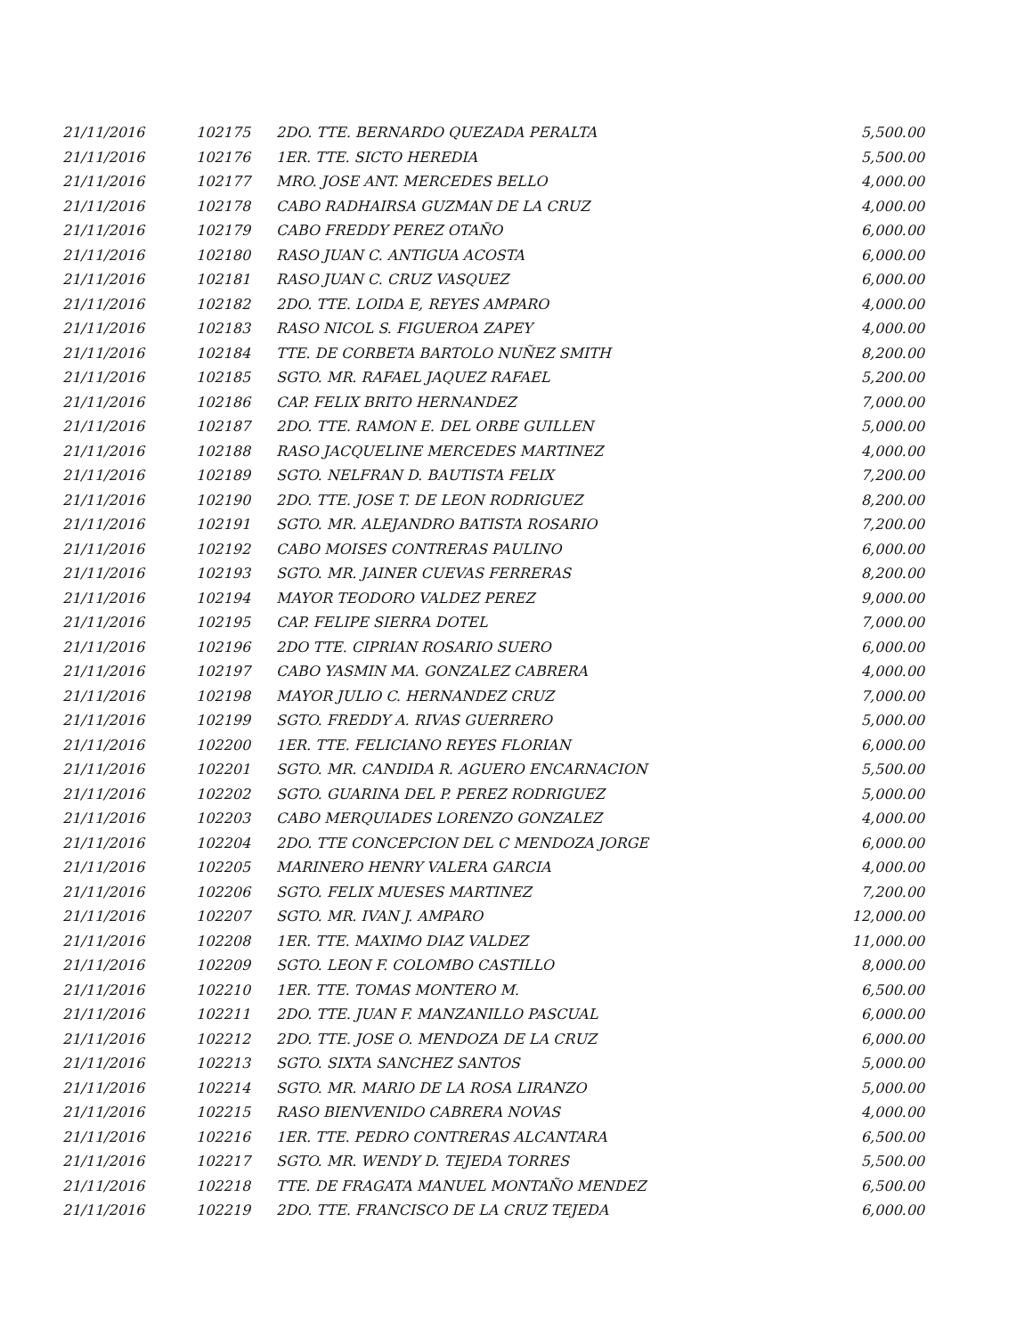| 21/11/2016 | 102175 | 2DO. TTE. BERNARDO QUEZADA PERALTA | 5,500.00 |
| 21/11/2016 | 102176 | 1ER. TTE. SICTO HEREDIA | 5,500.00 |
| 21/11/2016 | 102177 | MRO. JOSE ANT. MERCEDES BELLO | 4,000.00 |
| 21/11/2016 | 102178 | CABO RADHAIRSA GUZMAN DE LA CRUZ | 4,000.00 |
| 21/11/2016 | 102179 | CABO FREDDY PEREZ OTAÑO | 6,000.00 |
| 21/11/2016 | 102180 | RASO JUAN C. ANTIGUA ACOSTA | 6,000.00 |
| 21/11/2016 | 102181 | RASO JUAN C. CRUZ VASQUEZ | 6,000.00 |
| 21/11/2016 | 102182 | 2DO. TTE. LOIDA E, REYES AMPARO | 4,000.00 |
| 21/11/2016 | 102183 | RASO NICOL S. FIGUEROA ZAPEY | 4,000.00 |
| 21/11/2016 | 102184 | TTE. DE CORBETA BARTOLO NUÑEZ SMITH | 8,200.00 |
| 21/11/2016 | 102185 | SGTO. MR. RAFAEL JAQUEZ RAFAEL | 5,200.00 |
| 21/11/2016 | 102186 | CAP. FELIX BRITO HERNANDEZ | 7,000.00 |
| 21/11/2016 | 102187 | 2DO. TTE. RAMON E. DEL ORBE GUILLEN | 5,000.00 |
| 21/11/2016 | 102188 | RASO JACQUELINE MERCEDES MARTINEZ | 4,000.00 |
| 21/11/2016 | 102189 | SGTO. NELFRAN D. BAUTISTA FELIX | 7,200.00 |
| 21/11/2016 | 102190 | 2DO. TTE. JOSE T. DE LEON RODRIGUEZ | 8,200.00 |
| 21/11/2016 | 102191 | SGTO. MR. ALEJANDRO BATISTA ROSARIO | 7,200.00 |
| 21/11/2016 | 102192 | CABO MOISES CONTRERAS PAULINO | 6,000.00 |
| 21/11/2016 | 102193 | SGTO. MR. JAINER CUEVAS FERRERAS | 8,200.00 |
| 21/11/2016 | 102194 | MAYOR TEODORO VALDEZ PEREZ | 9,000.00 |
| 21/11/2016 | 102195 | CAP. FELIPE SIERRA DOTEL | 7,000.00 |
| 21/11/2016 | 102196 | 2DO TTE. CIPRIAN ROSARIO SUERO | 6,000.00 |
| 21/11/2016 | 102197 | CABO YASMIN MA. GONZALEZ CABRERA | 4,000.00 |
| 21/11/2016 | 102198 | MAYOR JULIO C. HERNANDEZ CRUZ | 7,000.00 |
| 21/11/2016 | 102199 | SGTO. FREDDY A. RIVAS GUERRERO | 5,000.00 |
| 21/11/2016 | 102200 | 1ER. TTE. FELICIANO REYES FLORIAN | 6,000.00 |
| 21/11/2016 | 102201 | SGTO. MR. CANDIDA R. AGUERO ENCARNACION | 5,500.00 |
| 21/11/2016 | 102202 | SGTO. GUARINA DEL P. PEREZ RODRIGUEZ | 5,000.00 |
| 21/11/2016 | 102203 | CABO MERQUIADES LORENZO GONZALEZ | 4,000.00 |
| 21/11/2016 | 102204 | 2DO. TTE CONCEPCION DEL C MENDOZA JORGE | 6,000.00 |
| 21/11/2016 | 102205 | MARINERO HENRY VALERA GARCIA | 4,000.00 |
| 21/11/2016 | 102206 | SGTO. FELIX MUESES MARTINEZ | 7,200.00 |
| 21/11/2016 | 102207 | SGTO. MR. IVAN J. AMPARO | 12,000.00 |
| 21/11/2016 | 102208 | 1ER. TTE. MAXIMO DIAZ VALDEZ | 11,000.00 |
| 21/11/2016 | 102209 | SGTO. LEON F. COLOMBO CASTILLO | 8,000.00 |
| 21/11/2016 | 102210 | 1ER. TTE. TOMAS MONTERO M. | 6,500.00 |
| 21/11/2016 | 102211 | 2DO. TTE. JUAN F. MANZANILLO PASCUAL | 6,000.00 |
| 21/11/2016 | 102212 | 2DO. TTE. JOSE O. MENDOZA DE LA CRUZ | 6,000.00 |
| 21/11/2016 | 102213 | SGTO. SIXTA SANCHEZ SANTOS | 5,000.00 |
| 21/11/2016 | 102214 | SGTO. MR. MARIO DE LA ROSA LIRANZO | 5,000.00 |
| 21/11/2016 | 102215 | RASO BIENVENIDO CABRERA NOVAS | 4,000.00 |
| 21/11/2016 | 102216 | 1ER. TTE. PEDRO CONTRERAS ALCANTARA | 6,500.00 |
| 21/11/2016 | 102217 | SGTO. MR. WENDY D. TEJEDA TORRES | 5,500.00 |
| 21/11/2016 | 102218 | TTE. DE FRAGATA MANUEL MONTAÑO MENDEZ | 6,500.00 |
| 21/11/2016 | 102219 | 2DO. TTE. FRANCISCO DE LA CRUZ TEJEDA | 6,000.00 |